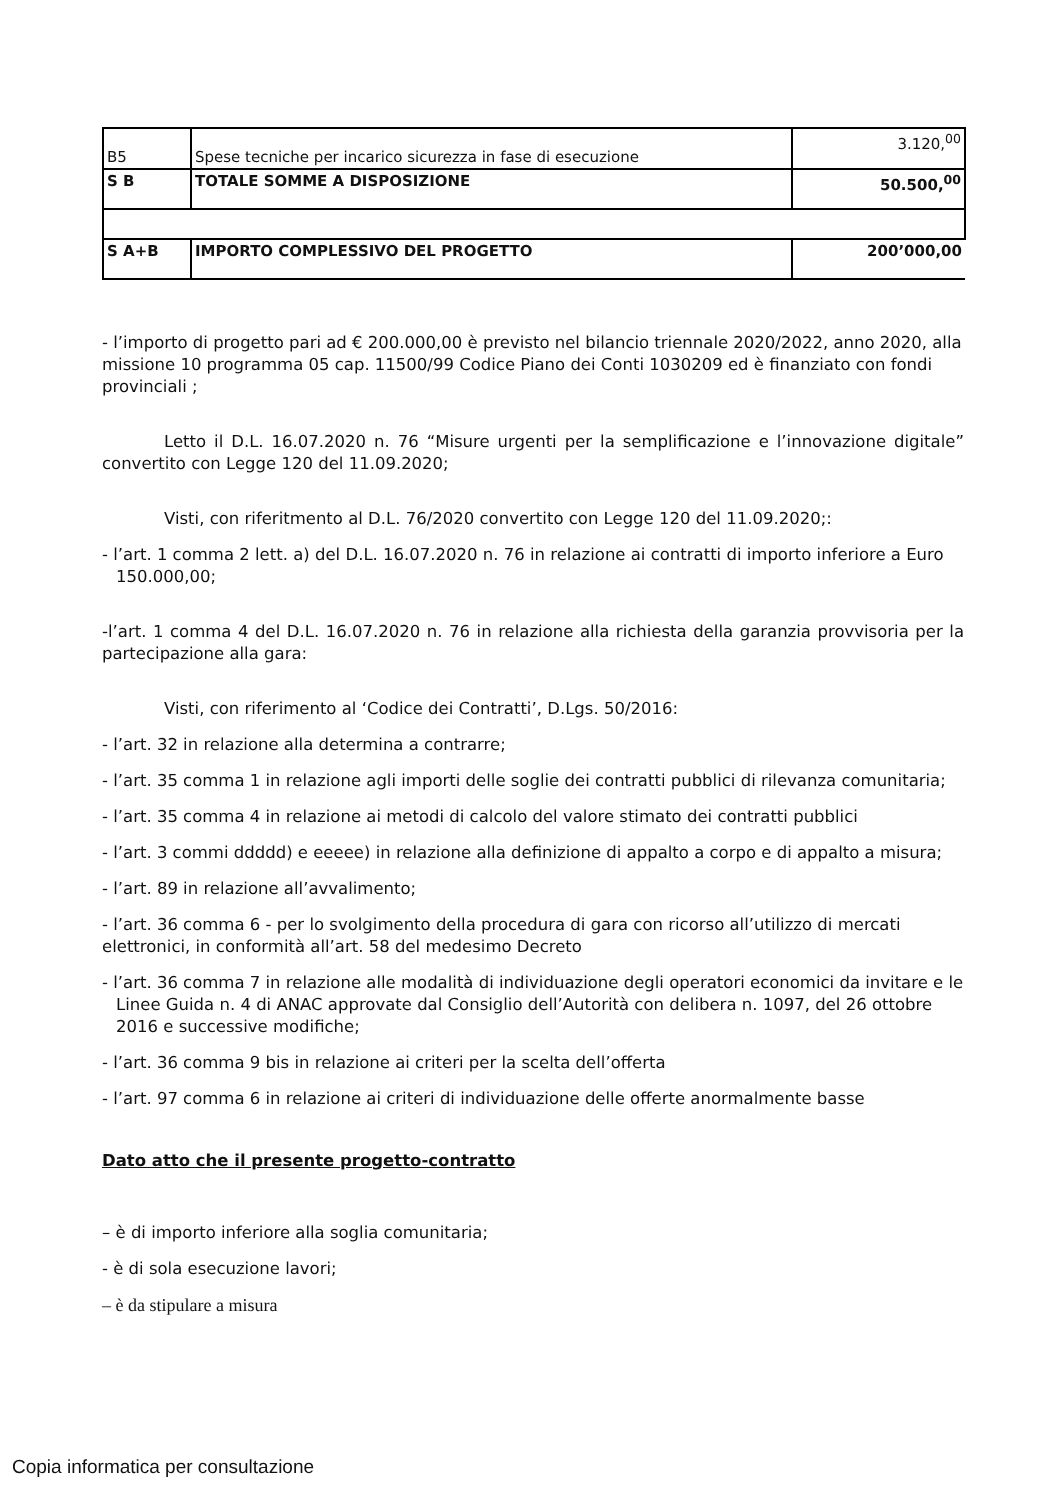| B5 | Spese tecniche per incarico sicurezza in fase di esecuzione | 3.120,<sup>00</sup> |
| S B | TOTALE SOMME A DISPOSIZIONE | 50.500,<sup>00</sup> |
| S A+B | IMPORTO COMPLESSIVO DEL PROGETTO | 200’000,00 |
- l’importo di progetto pari ad € 200.000,00 è previsto nel bilancio triennale 2020/2022, anno 2020, alla missione 10 programma 05 cap. 11500/99 Codice Piano dei Conti 1030209 ed è finanziato con fondi provinciali ;
Letto il D.L. 16.07.2020 n. 76 “Misure urgenti per la semplificazione e l’innovazione digitale” convertito con Legge 120 del 11.09.2020;
Visti, con riferitmento al D.L. 76/2020 convertito con Legge 120 del 11.09.2020;:
- l’art. 1 comma 2 lett. a) del D.L. 16.07.2020 n. 76 in relazione ai contratti di importo inferiore a Euro 150.000,00;
-l’art. 1 comma 4 del D.L. 16.07.2020 n. 76 in relazione alla richiesta della garanzia provvisoria per la partecipazione alla gara:
Visti, con riferimento al ‘Codice dei Contratti’, D.Lgs. 50/2016:
- l’art. 32 in relazione alla determina a contrarre;
- l’art. 35 comma 1 in relazione agli importi delle soglie dei contratti pubblici di rilevanza comunitaria;
- l’art. 35 comma 4 in relazione ai metodi di calcolo del valore stimato dei contratti pubblici
- l’art. 3 commi ddddd) e eeeee) in relazione alla definizione di appalto a corpo e di appalto a misura;
- l’art. 89 in relazione all’avvalimento;
- l’art. 36 comma 6 - per lo svolgimento della procedura di gara con ricorso all’utilizzo di mercati elettronici, in conformità all’art. 58 del medesimo Decreto
- l’art. 36 comma 7 in relazione alle modalità di individuazione degli operatori economici da invitare e le Linee Guida n. 4 di ANAC approvate dal Consiglio dell’Autorità con delibera n. 1097, del 26 ottobre 2016 e successive modifiche;
- l’art. 36 comma 9 bis in relazione ai criteri per la scelta dell’offerta
- l’art. 97 comma 6 in relazione ai criteri di individuazione delle offerte anormalmente basse
Dato atto che il presente progetto-contratto
– è di importo inferiore alla soglia comunitaria;
- è di sola esecuzione lavori;
– è da stipulare a misura
Copia informatica per consultazione